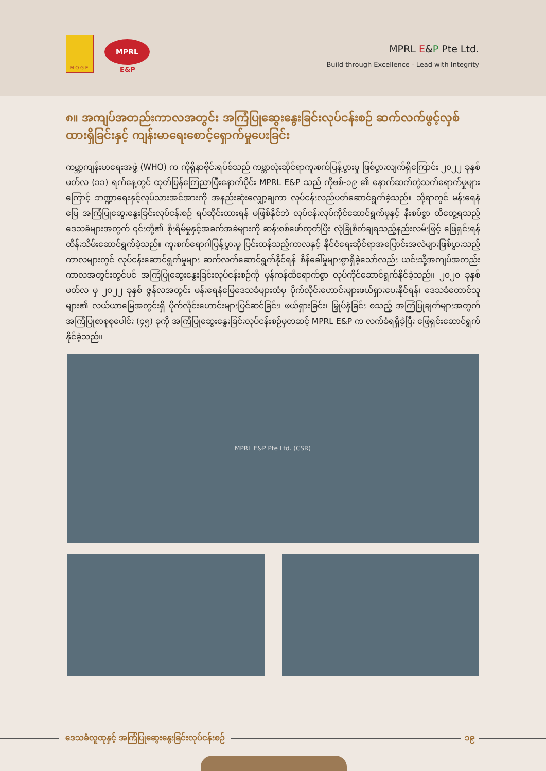M.O.G.E.
MPRL
E&P
MPRL E&P Pte Ltd.
Build through Excellence - Lead with Integrity
၈။ အကျပ်အတည်းကာလအတွင်း အကြံပြုဆွေးနွေးခြင်းလုပ်ငန်းစဉ် ဆက်လက်ဖွင့်လှစ်ထားရှိခြင်းနှင့် ကျန်းမာရေးစောင့်ရှောက်မှုပေးခြင်း
ကမ္ဘာ့ကျန်းမာရေးအဖွဲ့ (WHO) က ကိုရိုနာဗိုင်းရပ်စ်သည် ကမ္ဘာလုံးဆိုင်ရာကူးစက်ပြန့်ပွားမှု ဖြစ်ပွားလျက်ရှိကြောင်း ၂၀၂၂ ခုနှစ် မတ်လ (၁၁) ရက်နေ့တွင် ထုတ်ပြန်ကြေညာပြီးနောက်ပိုင်း MPRL E&P သည် ကိုဗစ်-၁၉ ၏ နောက်ဆက်တွဲသက်ရောက်မှုများကြောင့် ဘဏ္ဍာရေးနှင့်လုပ်သားအင်အားကို အနည်းဆုံးလျှော့ချကာ လုပ်ငန်းလည်ပတ်ဆောင်ရွက်ခဲ့သည်။ သို့ရာတွင် မန်းရေနံမြေ အကြံပြုဆွေးနွေးခြင်းလုပ်ငန်းစဉ် ရပ်ဆိုင်းထားရန် မဖြစ်နိုင်ဘဲ လုပ်ငန်းလုပ်ကိုင်ဆောင်ရွက်မှုနှင့် နီးစပ်စွာ ထိတွေ့ရသည့် ဒေသခံများအတွက် ၎င်းတို့၏ စိုးရိမ်မှုနှင့်အခက်အခဲများကို ဆန်းစစ်ဖော်ထုတ်ပြီး လုံခြုံစိတ်ချရသည့်နည်းလမ်းဖြင့် ဖြေရှင်းရန် ထိန်းသိမ်းဆောင်ရွက်ခဲ့သည်။ ကူးစက်ရောဂါပြန့်ပွားမှု ပြင်းထန်သည့်ကာလနှင့် နိုင်ငံရေးဆိုင်ရာအပြောင်းအလဲများဖြစ်ပွားသည့် ကာလများတွင် လုပ်ငန်းဆောင်ရွက်မှုများ ဆက်လက်ဆောင်ရွက်နိုင်ရန် စိန်ခေါ်မှုများစွာရှိခဲ့သော်လည်း ယင်းသို့အကျပ်အတည်းကာလအတွင်းတွင်ပင် အကြံပြုဆွေးနွေးခြင်းလုပ်ငန်းစဉ်ကို မှန်ကန်ထိရောက်စွာ လုပ်ကိုင်ဆောင်ရွက်နိုင်ခဲ့သည်။ ၂၀၂၀ ခုနှစ် မတ်လ မှ ၂၀၂၂ ခုနှစ် ဇွန်လအတွင်း မန်းရေနံမြေဒေသခံများထံမှ ပိုက်လိုင်းဟောင်းများဖယ်ရှားပေးနိုင်ရန်၊ ဒေသခံတောင်သူများ၏ လယ်ယာမြေအတွင်းရှိ ပိုက်လိုင်းဟောင်းများပြင်ဆင်ခြင်း၊ ဖယ်ရှားခြင်း၊ မြှုပ်နှံခြင်း စသည့် အကြံပြုချက်များအတွက် အကြံပြုစာစုစုပေါင်း (၄၅) ခုကို အကြံပြုဆွေးနွေးခြင်းလုပ်ငန်းစဉ်မှတဆင့် MPRL E&P က လက်ခံရရှိခဲ့ပြီး ဖြေရှင်းဆောင်ရွက်နိုင်ခဲ့သည်။
MPRL E&P Pte Ltd. (CSR)
ဒေသခံလူထုနှင့် အကြံပြုဆွေးနွေးခြင်းလုပ်ငန်းစဉ်
၁၉